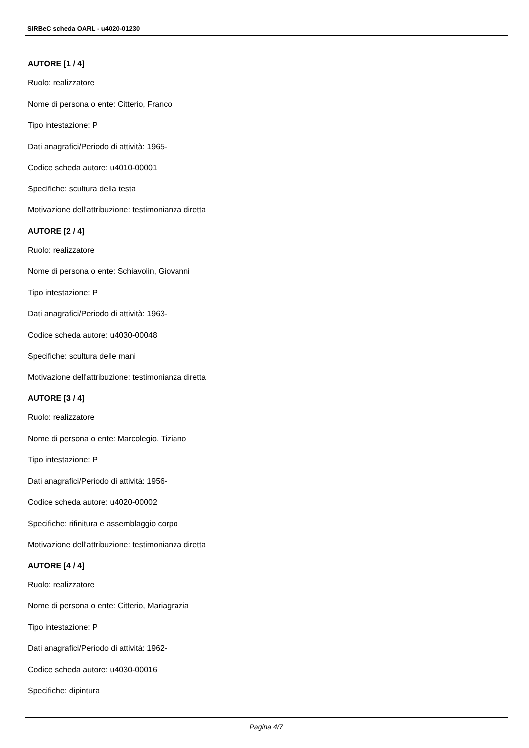SIRBeC scheda OARL - u4020-01230
AUTORE [1 / 4]
Ruolo: realizzatore
Nome di persona o ente: Citterio, Franco
Tipo intestazione: P
Dati anagrafici/Periodo di attività: 1965-
Codice scheda autore: u4010-00001
Specifiche: scultura della testa
Motivazione dell'attribuzione: testimonianza diretta
AUTORE [2 / 4]
Ruolo: realizzatore
Nome di persona o ente: Schiavolin, Giovanni
Tipo intestazione: P
Dati anagrafici/Periodo di attività: 1963-
Codice scheda autore: u4030-00048
Specifiche: scultura delle mani
Motivazione dell'attribuzione: testimonianza diretta
AUTORE [3 / 4]
Ruolo: realizzatore
Nome di persona o ente: Marcolegio, Tiziano
Tipo intestazione: P
Dati anagrafici/Periodo di attività: 1956-
Codice scheda autore: u4020-00002
Specifiche: rifinitura e assemblaggio corpo
Motivazione dell'attribuzione: testimonianza diretta
AUTORE [4 / 4]
Ruolo: realizzatore
Nome di persona o ente: Citterio, Mariagrazia
Tipo intestazione: P
Dati anagrafici/Periodo di attività: 1962-
Codice scheda autore: u4030-00016
Specifiche: dipintura
Pagina 4/7